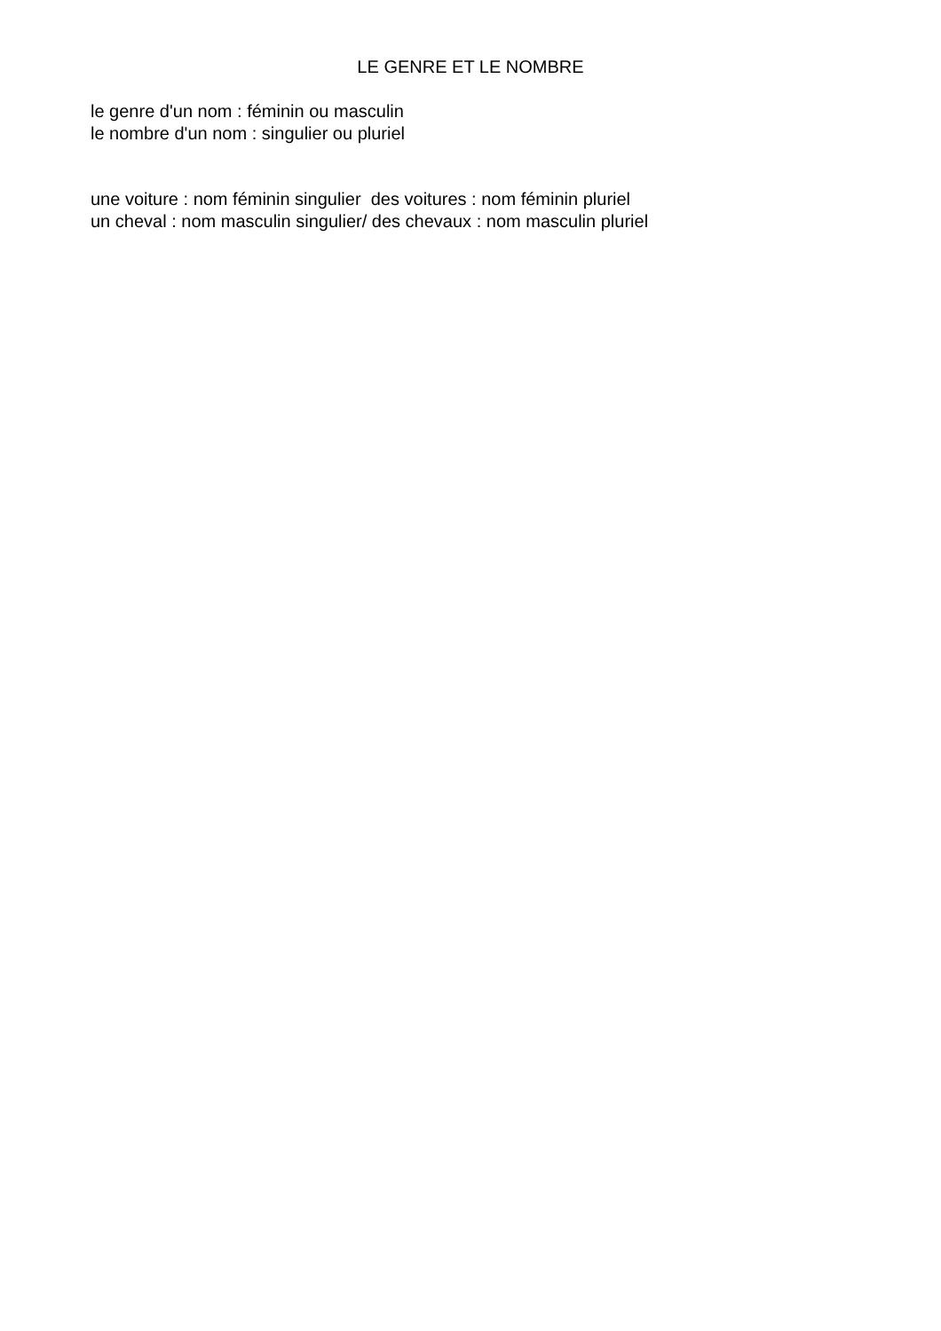LE GENRE ET LE NOMBRE
le genre d'un nom : féminin ou masculin
le nombre d'un nom : singulier ou pluriel
une voiture : nom féminin singulier des voitures : nom féminin pluriel un cheval : nom masculin singulier/ des chevaux : nom masculin pluriel